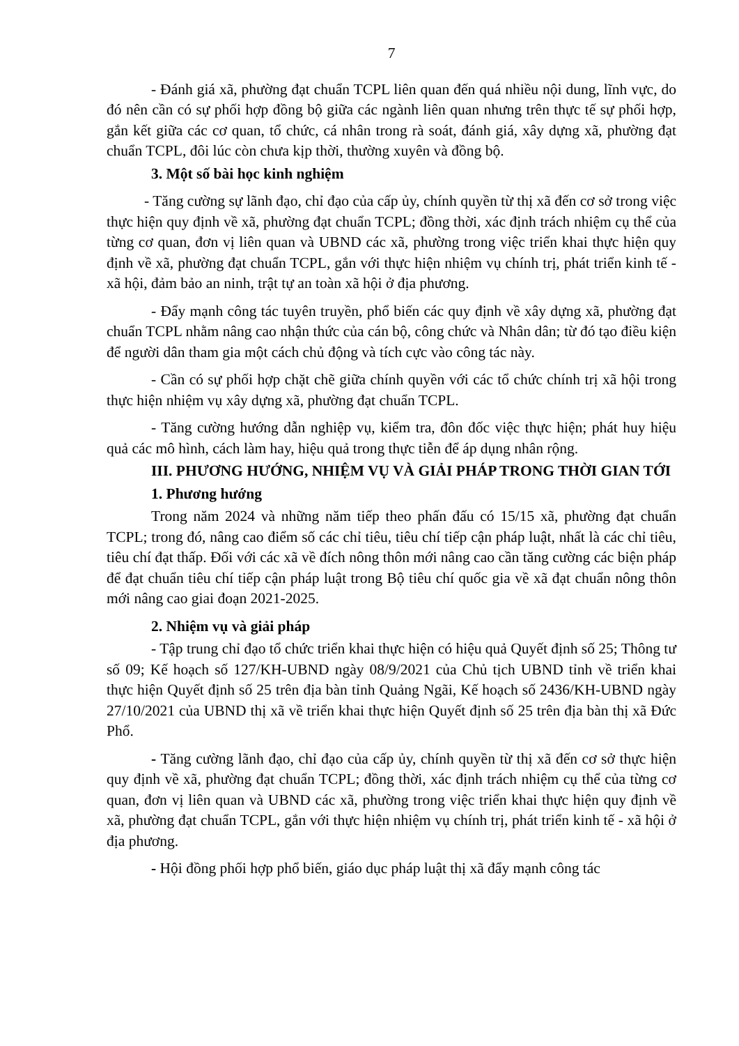7
- Đánh giá xã, phường đạt chuẩn TCPL liên quan đến quá nhiều nội dung, lĩnh vực, do đó nên cần có sự phối hợp đồng bộ giữa các ngành liên quan nhưng trên thực tế sự phối hợp, gắn kết giữa các cơ quan, tổ chức, cá nhân trong rà soát, đánh giá, xây dựng xã, phường đạt chuẩn TCPL, đôi lúc còn chưa kịp thời, thường xuyên và đồng bộ.
3. Một số bài học kinh nghiệm
- Tăng cường sự lãnh đạo, chỉ đạo của cấp ủy, chính quyền từ thị xã đến cơ sở trong việc thực hiện quy định về xã, phường đạt chuẩn TCPL; đồng thời, xác định trách nhiệm cụ thể của từng cơ quan, đơn vị liên quan và UBND các xã, phường trong việc triển khai thực hiện quy định về xã, phường đạt chuẩn TCPL, gắn với thực hiện nhiệm vụ chính trị, phát triển kinh tế - xã hội, đảm bảo an ninh, trật tự an toàn xã hội ở địa phương.
- Đẩy mạnh công tác tuyên truyền, phổ biến các quy định về xây dựng xã, phường đạt chuẩn TCPL nhằm nâng cao nhận thức của cán bộ, công chức và Nhân dân; từ đó tạo điều kiện để người dân tham gia một cách chủ động và tích cực vào công tác này.
- Cần có sự phối hợp chặt chẽ giữa chính quyền với các tổ chức chính trị xã hội trong thực hiện nhiệm vụ xây dựng xã, phường đạt chuẩn TCPL.
- Tăng cường hướng dẫn nghiệp vụ, kiểm tra, đôn đốc việc thực hiện; phát huy hiệu quả các mô hình, cách làm hay, hiệu quả trong thực tiễn để áp dụng nhân rộng.
III. PHƯƠNG HƯỚNG, NHIỆM VỤ VÀ GIẢI PHÁP TRONG THỜI GIAN TỚI
1. Phương hướng
Trong năm 2024 và những năm tiếp theo phấn đấu có 15/15 xã, phường đạt chuẩn TCPL; trong đó, nâng cao điểm số các chỉ tiêu, tiêu chí tiếp cận pháp luật, nhất là các chỉ tiêu, tiêu chí đạt thấp. Đối với các xã về đích nông thôn mới nâng cao cần tăng cường các biện pháp để đạt chuẩn tiêu chí tiếp cận pháp luật trong Bộ tiêu chí quốc gia về xã đạt chuẩn nông thôn mới nâng cao giai đoạn 2021-2025.
2. Nhiệm vụ và giải pháp
- Tập trung chỉ đạo tổ chức triển khai thực hiện có hiệu quả Quyết định số 25; Thông tư số 09; Kế hoạch số 127/KH-UBND ngày 08/9/2021 của Chủ tịch UBND tỉnh về triển khai thực hiện Quyết định số 25 trên địa bàn tỉnh Quảng Ngãi, Kế hoạch số 2436/KH-UBND ngày 27/10/2021 của UBND thị xã về triển khai thực hiện Quyết định số 25 trên địa bàn thị xã Đức Phổ.
- Tăng cường lãnh đạo, chỉ đạo của cấp ủy, chính quyền từ thị xã đến cơ sở thực hiện quy định về xã, phường đạt chuẩn TCPL; đồng thời, xác định trách nhiệm cụ thể của từng cơ quan, đơn vị liên quan và UBND các xã, phường trong việc triển khai thực hiện quy định về xã, phường đạt chuẩn TCPL, gắn với thực hiện nhiệm vụ chính trị, phát triển kinh tế - xã hội ở địa phương.
- Hội đồng phối hợp phổ biến, giáo dục pháp luật thị xã đẩy mạnh công tác